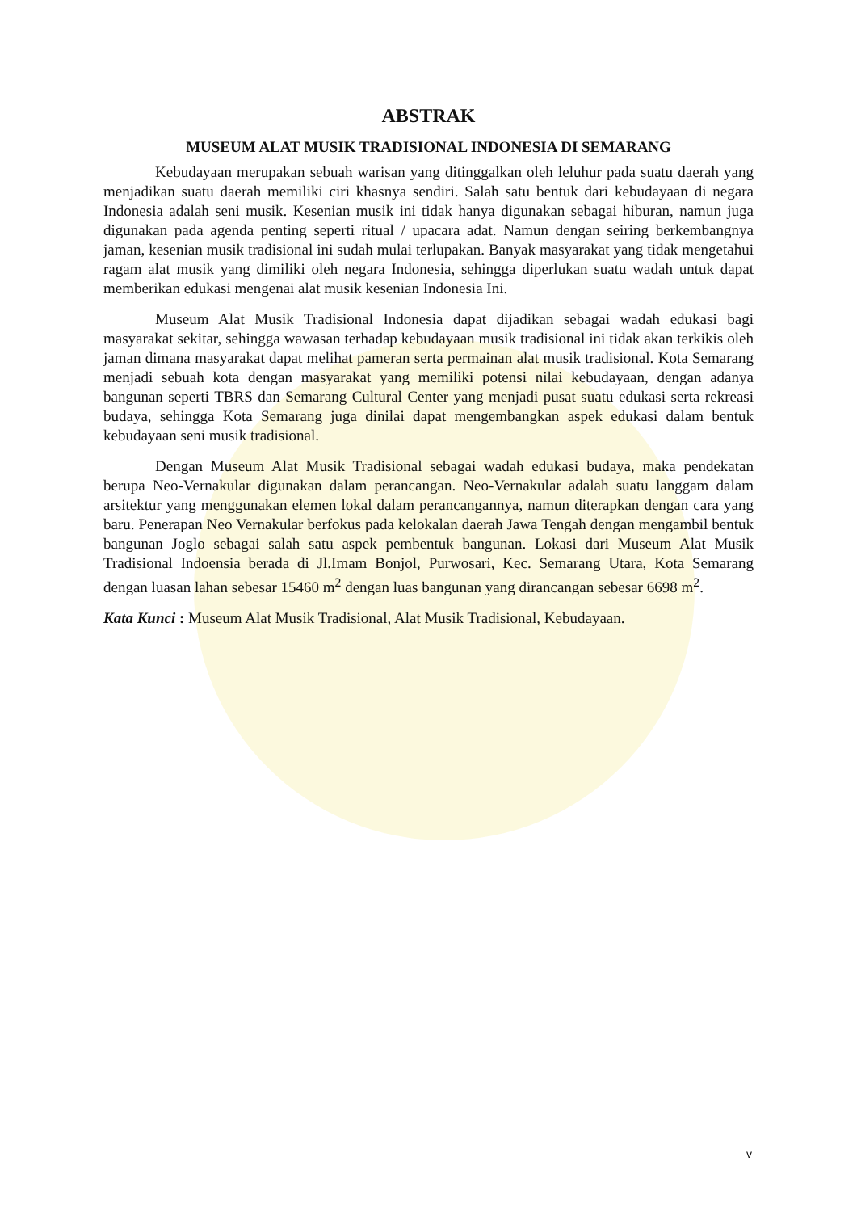ABSTRAK
MUSEUM ALAT MUSIK TRADISIONAL INDONESIA DI SEMARANG
Kebudayaan merupakan sebuah warisan yang ditinggalkan oleh leluhur pada suatu daerah yang menjadikan suatu daerah memiliki ciri khasnya sendiri. Salah satu bentuk dari kebudayaan di negara Indonesia adalah seni musik. Kesenian musik ini tidak hanya digunakan sebagai hiburan, namun juga digunakan pada agenda penting seperti ritual / upacara adat. Namun dengan seiring berkembangnya jaman, kesenian musik tradisional ini sudah mulai terlupakan. Banyak masyarakat yang tidak mengetahui ragam alat musik yang dimiliki oleh negara Indonesia, sehingga diperlukan suatu wadah untuk dapat memberikan edukasi mengenai alat musik kesenian Indonesia Ini.
Museum Alat Musik Tradisional Indonesia dapat dijadikan sebagai wadah edukasi bagi masyarakat sekitar, sehingga wawasan terhadap kebudayaan musik tradisional ini tidak akan terkikis oleh jaman dimana masyarakat dapat melihat pameran serta permainan alat musik tradisional. Kota Semarang menjadi sebuah kota dengan masyarakat yang memiliki potensi nilai kebudayaan, dengan adanya bangunan seperti TBRS dan Semarang Cultural Center yang menjadi pusat suatu edukasi serta rekreasi budaya, sehingga Kota Semarang juga dinilai dapat mengembangkan aspek edukasi dalam bentuk kebudayaan seni musik tradisional.
Dengan Museum Alat Musik Tradisional sebagai wadah edukasi budaya, maka pendekatan berupa Neo-Vernakular digunakan dalam perancangan. Neo-Vernakular adalah suatu langgam dalam arsitektur yang menggunakan elemen lokal dalam perancangannya, namun diterapkan dengan cara yang baru. Penerapan Neo Vernakular berfokus pada kelokalan daerah Jawa Tengah dengan mengambil bentuk bangunan Joglo sebagai salah satu aspek pembentuk bangunan. Lokasi dari Museum Alat Musik Tradisional Indoensia berada di Jl.Imam Bonjol, Purwosari, Kec. Semarang Utara, Kota Semarang dengan luasan lahan sebesar 15460 m<sup>2</sup> dengan luas bangunan yang dirancangan sebesar 6698 m<sup>2</sup>.
Kata Kunci : Museum Alat Musik Tradisional, Alat Musik Tradisional, Kebudayaan.
v